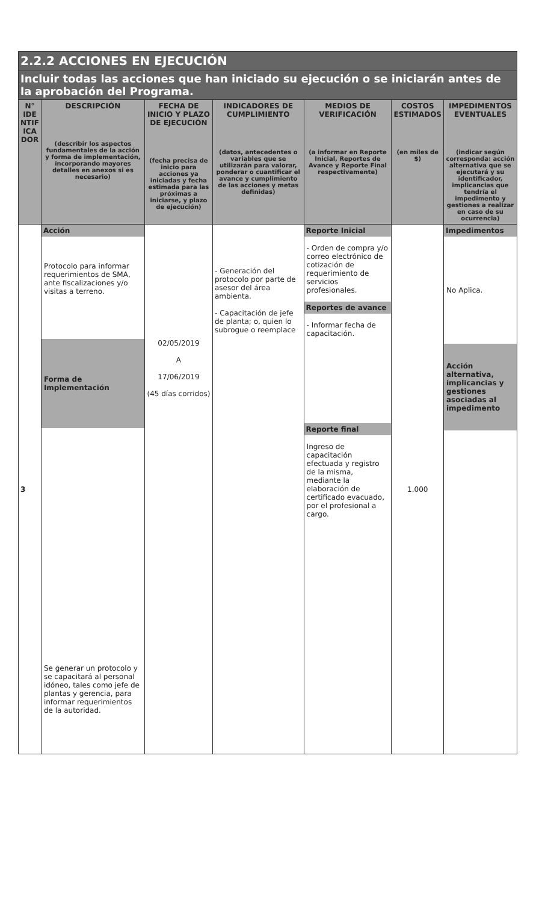| 2.2.2 ACCIONES EN EJECUCIÓN | | | | | | |
| --- | --- | --- | --- | --- | --- | --- |
| Incluir todas las acciones que han iniciado su ejecución o se iniciarán antes de la aprobación del Programa. | | | | | | |
| N° IDE NTIF ICA DOR | DESCRIPCIÓN (describir los aspectos fundamentales de la acción y forma de implementación, incorporando mayores detalles en anexos si es necesario) | FECHA DE INICIO Y PLAZO DE EJECUCIÓN (fecha precisa de inicio para acciones ya iniciadas y fecha estimada para las próximas a iniciarse, y plazo de ejecución) | INDICADORES DE CUMPLIMIENTO (datos, antecedentes o variables que se utilizarán para valorar, ponderar o cuantificar el avance y cumplimiento de las acciones y metas definidas) | MEDIOS DE VERIFICACIÓN (a informar en Reporte Inicial, Reportes de Avance y Reporte Final respectivamente) | COSTOS ESTIMADOS (en miles de $) | IMPEDIMENTOS EVENTUALES (indicar según corresponda: acción alternativa que se ejecutará y su identificador, implicancias que tendría el impedimento y gestiones a realizar en caso de su ocurrencia) |
| 3 | Acción Protocolo para informar requerimientos de SMA, ante fiscalizaciones y/o visitas a terreno. Forma de Implementación Se generar un protocolo y se capacitará al personal idóneo, tales como jefe de plantas y gerencia, para informar requerimientos de la autoridad. | 02/05/2019 A 17/06/2019 (45 días corridos) | - Generación del protocolo por parte de asesor del área ambienta. - Capacitación de jefe de planta; o, quien lo subrogue o reemplace | Reporte Inicial - Orden de compra y/o correo electrónico de cotización de requerimiento de servicios profesionales. Reportes de avance - Informar fecha de capacitación. Reporte final Ingreso de capacitación efectuada y registro de la misma, mediante la elaboración de certificado evacuado, por el profesional a cargo. | 1.000 | Impedimentos No Aplica. Acción alternativa, implicancias y gestiones asociadas al impedimento |